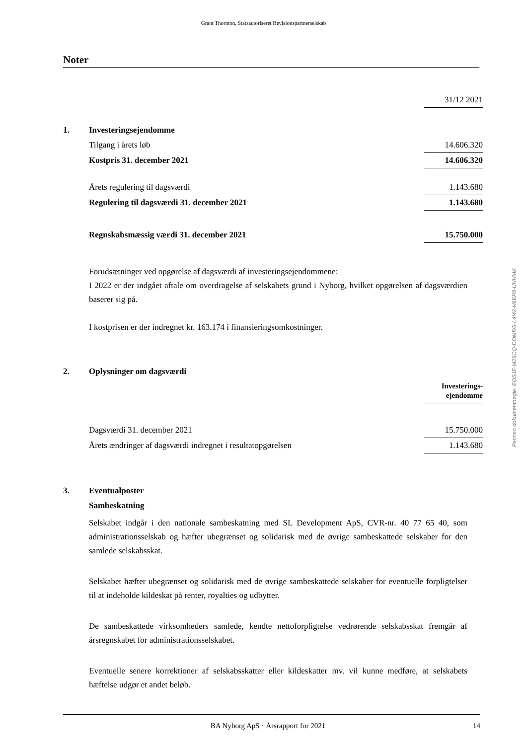Grant Thornton, Statsautoriseret Revisionspartnerselskab
Noter
| | | 31/12 2021 |
| 1. | Investeringsejendomme | |
| | Tilgang i årets løb | 14.606.320 |
| | Kostpris 31. december 2021 | 14.606.320 |
| | Årets regulering til dagsværdi | 1.143.680 |
| | Regulering til dagsværdi 31. december 2021 | 1.143.680 |
| | Regnskabsmæssig værdi 31. december 2021 | 15.750.000 |
Forudsætninger ved opgørelse af dagsværdi af investeringsejendommene:
I 2022 er der indgået aftale om overdragelse af selskabets grund i Nyborg, hvilket opgørelsen af dagsværdien baserer sig på.
I kostprisen er der indregnet kr. 163.174 i finansieringsomkostninger.
| 2. | Oplysninger om dagsværdi | |
| | | Investerings- ejendomme |
| | Dagsværdi 31. december 2021 | 15.750.000 |
| | Årets ændringer af dagsværdi indregnet i resultatopgørelsen | 1.143.680 |
| 3. | Eventualposter | |
| | Sambeskatning | |
Selskabet indgår i den nationale sambeskatning med SL Development ApS, CVR-nr. 40 77 65 40, som administrationsselskab og hæfter ubegrænset og solidarisk med de øvrige sambeskattede selskaber for den samlede selskabsskat.
Selskabet hæfter ubegrænset og solidarisk med de øvrige sambeskattede selskaber for eventuelle forpligtelser til at indeholde kildeskat på renter, royalties og udbytter.
De sambeskattede virksomheders samlede, kendte nettoforpligtelse vedrørende selskabsskat fremgår af årsregnskabet for administrationsselskabet.
Eventuelle senere korrektioner af selskabsskatter eller kildeskatter mv. vil kunne medføre, at selskabets hæftelse udgør et andet beløb.
Penneo dokumentnøgle: EQSJE-M25OQ-DOMEG-L4I42-H6EP8-UHHMK
BA Nyborg ApS · Årsrapport for 2021 14